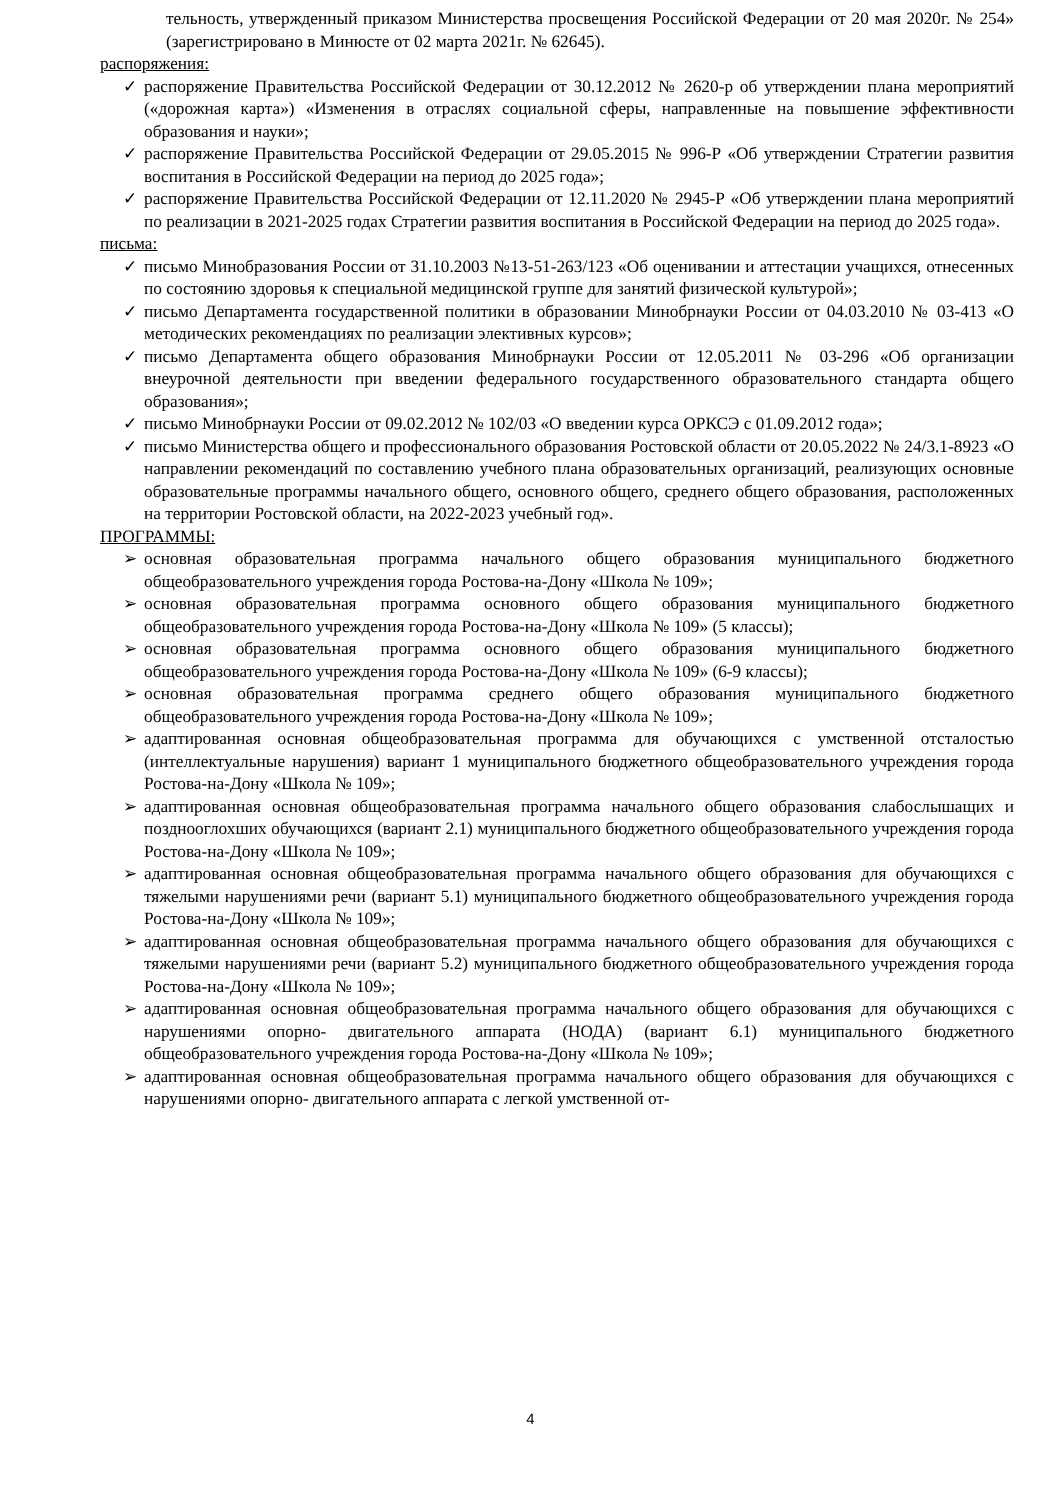тельность, утвержденный приказом Министерства просвещения Российской Федерации от 20 мая 2020г. № 254» (зарегистрировано в Минюсте от 02 марта 2021г. № 62645).
распоряжения:
✓ распоряжение Правительства Российской Федерации от 30.12.2012 № 2620-р об утверждении плана мероприятий («дорожная карта») «Изменения в отраслях социальной сферы, направленные на повышение эффективности образования и науки»;
✓ распоряжение Правительства Российской Федерации от 29.05.2015 № 996-Р «Об утверждении Стратегии развития воспитания в Российской Федерации на период до 2025 года»;
✓ распоряжение Правительства Российской Федерации от 12.11.2020 № 2945-Р «Об утверждении плана мероприятий по реализации в 2021-2025 годах Стратегии развития воспитания в Российской Федерации на период до 2025 года».
письма:
✓ письмо Минобразования России от 31.10.2003 №13-51-263/123 «Об оценивании и аттестации учащихся, отнесенных по состоянию здоровья к специальной медицинской группе для занятий физической культурой»;
✓ письмо Департамента государственной политики в образовании Минобрнауки России от 04.03.2010 № 03-413 «О методических рекомендациях по реализации элективных курсов»;
✓ письмо Департамента общего образования Минобрнауки России от 12.05.2011 № 03-296 «Об организации внеурочной деятельности при введении федерального государственного образовательного стандарта общего образования»;
✓ письмо Минобрнауки России от 09.02.2012 № 102/03 «О введении курса ОРКСЭ с 01.09.2012 года»;
✓ письмо Министерства общего и профессионального образования Ростовской области от 20.05.2022 № 24/3.1-8923 «О направлении рекомендаций по составлению учебного плана образовательных организаций, реализующих основные образовательные программы начального общего, основного общего, среднего общего образования, расположенных на территории Ростовской области, на 2022-2023 учебный год».
ПРОГРАММЫ:
➢ основная образовательная программа начального общего образования муниципального бюджетного общеобразовательного учреждения города Ростова-на-Дону «Школа № 109»;
➢ основная образовательная программа основного общего образования муниципального бюджетного общеобразовательного учреждения города Ростова-на-Дону «Школа № 109» (5 классы);
➢ основная образовательная программа основного общего образования муниципального бюджетного общеобразовательного учреждения города Ростова-на-Дону «Школа № 109» (6-9 классы);
➢ основная образовательная программа среднего общего образования муниципального бюджетного общеобразовательного учреждения города Ростова-на-Дону «Школа № 109»;
➢ адаптированная основная общеобразовательная программа для обучающихся с умственной отсталостью (интеллектуальные нарушения) вариант 1 муниципального бюджетного общеобразовательного учреждения города Ростова-на-Дону «Школа № 109»;
➢ адаптированная основная общеобразовательная программа начального общего образования слабослышащих и позднооглохших обучающихся (вариант 2.1) муниципального бюджетного общеобразовательного учреждения города Ростова-на-Дону «Школа № 109»;
➢ адаптированная основная общеобразовательная программа начального общего образования для обучающихся с тяжелыми нарушениями речи (вариант 5.1) муниципального бюджетного общеобразовательного учреждения города Ростова-на-Дону «Школа № 109»;
➢ адаптированная основная общеобразовательная программа начального общего образования для обучающихся с тяжелыми нарушениями речи (вариант 5.2) муниципального бюджетного общеобразовательного учреждения города Ростова-на-Дону «Школа № 109»;
➢ адаптированная основная общеобразовательная программа начального общего образования для обучающихся с нарушениями опорно- двигательного аппарата (НОДА) (вариант 6.1) муниципального бюджетного общеобразовательного учреждения города Ростова-на-Дону «Школа № 109»;
➢ адаптированная основная общеобразовательная программа начального общего образования для обучающихся с нарушениями опорно- двигательного аппарата с легкой умственной от-
4